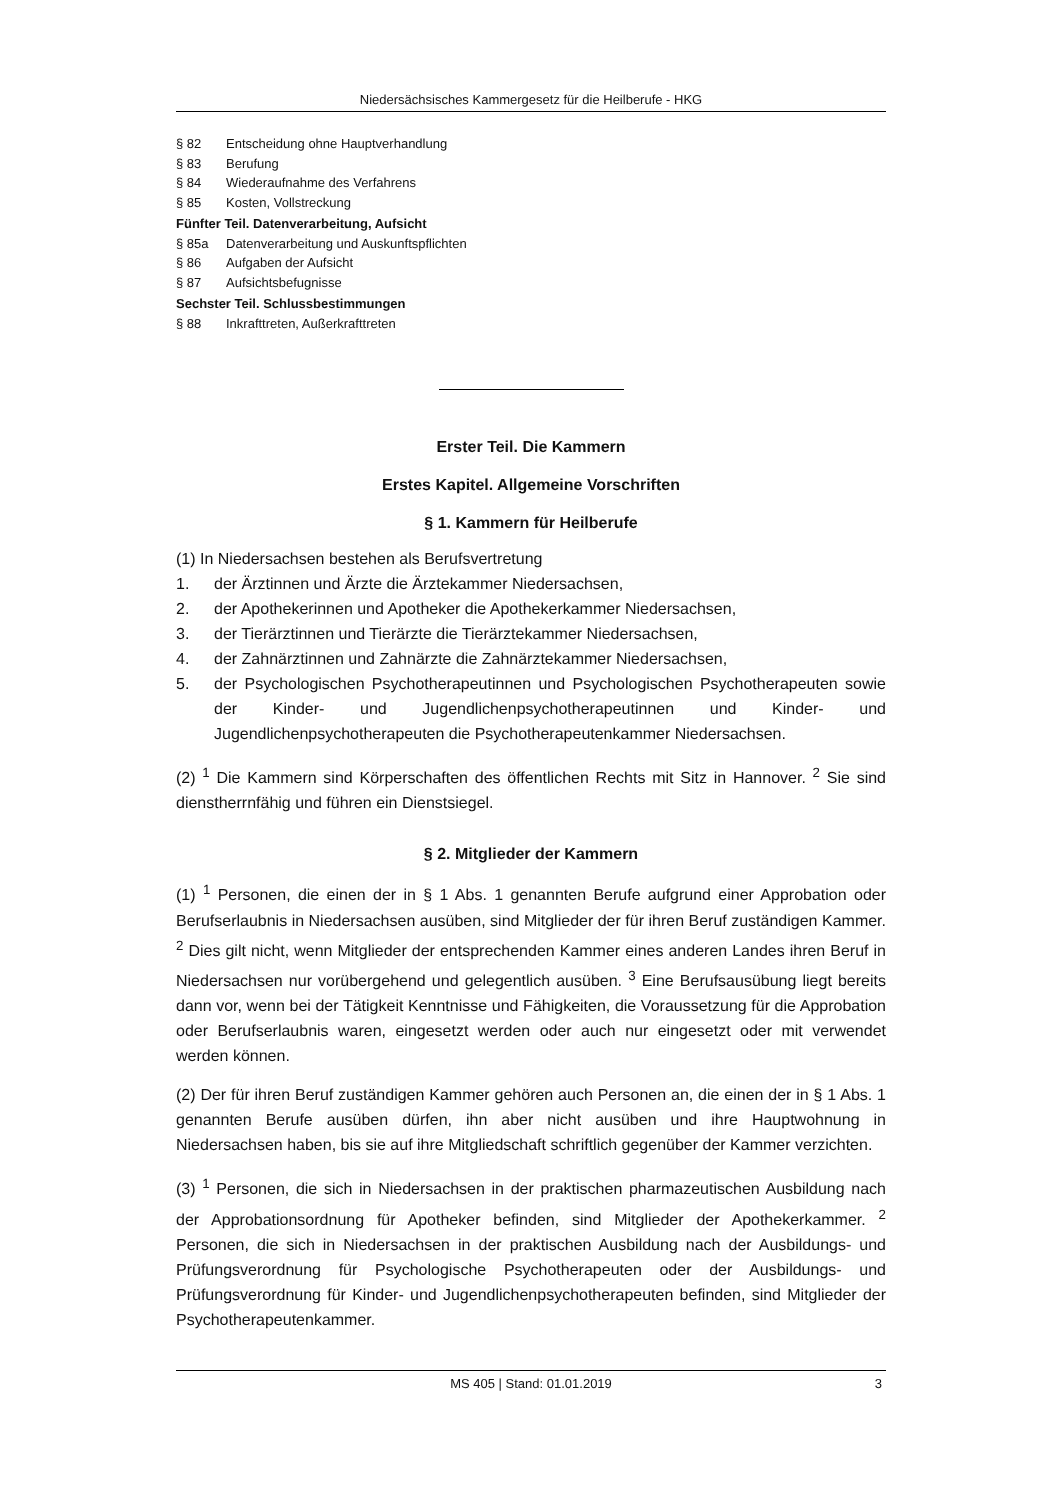Niedersächsisches Kammergesetz für die Heilberufe - HKG
§ 82 Entscheidung ohne Hauptverhandlung
§ 83 Berufung
§ 84 Wiederaufnahme des Verfahrens
§ 85 Kosten, Vollstreckung
Fünfter Teil. Datenverarbeitung, Aufsicht
§ 85a Datenverarbeitung und Auskunftspflichten
§ 86 Aufgaben der Aufsicht
§ 87 Aufsichtsbefugnisse
Sechster Teil. Schlussbestimmungen
§ 88 Inkrafttreten, Außerkrafttreten
Erster Teil. Die Kammern
Erstes Kapitel. Allgemeine Vorschriften
§ 1. Kammern für Heilberufe
(1) In Niedersachsen bestehen als Berufsvertretung
1. der Ärztinnen und Ärzte die Ärztekammer Niedersachsen,
2. der Apothekerinnen und Apotheker die Apothekerkammer Niedersachsen,
3. der Tierärztinnen und Tierärzte die Tierärztekammer Niedersachsen,
4. der Zahnärztinnen und Zahnärzte die Zahnärztekammer Niedersachsen,
5. der Psychologischen Psychotherapeutinnen und Psychologischen Psychotherapeuten sowie der Kinder- und Jugendlichenpsychotherapeutinnen und Kinder- und Jugendlichenpsychotherapeuten die Psychotherapeutenkammer Niedersachsen.
(2) <sup>1</sup> Die Kammern sind Körperschaften des öffentlichen Rechts mit Sitz in Hannover. <sup>2</sup> Sie sind dienstherrnfähig und führen ein Dienstsiegel.
§ 2. Mitglieder der Kammern
(1) <sup>1</sup> Personen, die einen der in § 1 Abs. 1 genannten Berufe aufgrund einer Approbation oder Berufserlaubnis in Niedersachsen ausüben, sind Mitglieder der für ihren Beruf zuständigen Kammer. <sup>2</sup> Dies gilt nicht, wenn Mitglieder der entsprechenden Kammer eines anderen Landes ihren Beruf in Niedersachsen nur vorübergehend und gelegentlich ausüben. <sup>3</sup> Eine Berufsausübung liegt bereits dann vor, wenn bei der Tätigkeit Kenntnisse und Fähigkeiten, die Voraussetzung für die Approbation oder Berufserlaubnis waren, eingesetzt werden oder auch nur eingesetzt oder mit verwendet werden können.
(2) Der für ihren Beruf zuständigen Kammer gehören auch Personen an, die einen der in § 1 Abs. 1 genannten Berufe ausüben dürfen, ihn aber nicht ausüben und ihre Hauptwohnung in Niedersachsen haben, bis sie auf ihre Mitgliedschaft schriftlich gegenüber der Kammer verzichten.
(3) <sup>1</sup> Personen, die sich in Niedersachsen in der praktischen pharmazeutischen Ausbildung nach der Approbationsordnung für Apotheker befinden, sind Mitglieder der Apothekerkammer. <sup>2</sup> Personen, die sich in Niedersachsen in der praktischen Ausbildung nach der Ausbildungs- und Prüfungsverordnung für Psychologische Psychotherapeuten oder der Ausbildungs- und Prüfungsverordnung für Kinder- und Jugendlichenpsychotherapeuten befinden, sind Mitglieder der Psychotherapeutenkammer.
MS 405 | Stand: 01.01.2019 3